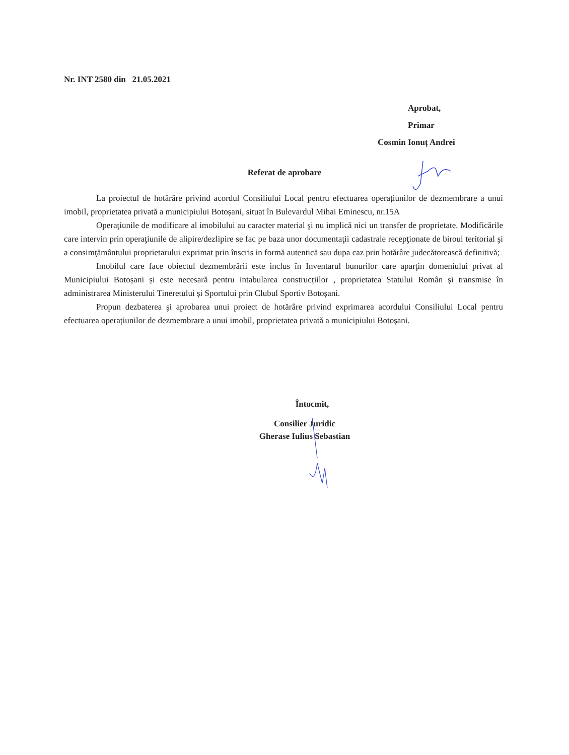Nr. INT 2580 din 21.05.2021
Aprobat,
Primar
Cosmin Ionuț Andrei
Referat de aprobare
La proiectul de hotărâre privind acordul Consiliului Local pentru efectuarea operațiunilor de dezmembrare a unui imobil, proprietatea privată a municipiului Botoșani, situat în Bulevardul Mihai Eminescu, nr.15A
Operaţiunile de modificare al imobilului au caracter material şi nu implică nici un transfer de proprietate. Modificările care intervin prin operaţiunile de alipire/dezlipire se fac pe baza unor documentaţii cadastrale recepţionate de biroul teritorial şi a consimţământului proprietarului exprimat prin înscris in formă autentică sau dupa caz prin hotărâre judecătorească definitivă;
Imobilul care face obiectul dezmembrării este inclus în Inventarul bunurilor care aparţin domeniului privat al Municipiului Botoșani și este necesară pentru intabularea construcțiilor , proprietatea Statului Român și transmise în administrarea Ministerului Tineretului și Sportului prin Clubul Sportiv Botoșani.
Propun dezbaterea şi aprobarea unui proiect de hotărâre privind exprimarea acordului Consiliului Local pentru efectuarea operațiunilor de dezmembrare a unui imobil, proprietatea privată a municipiului Botoșani.
Întocmit,
Consilier Juridic
Gherase Iulius Sebastian